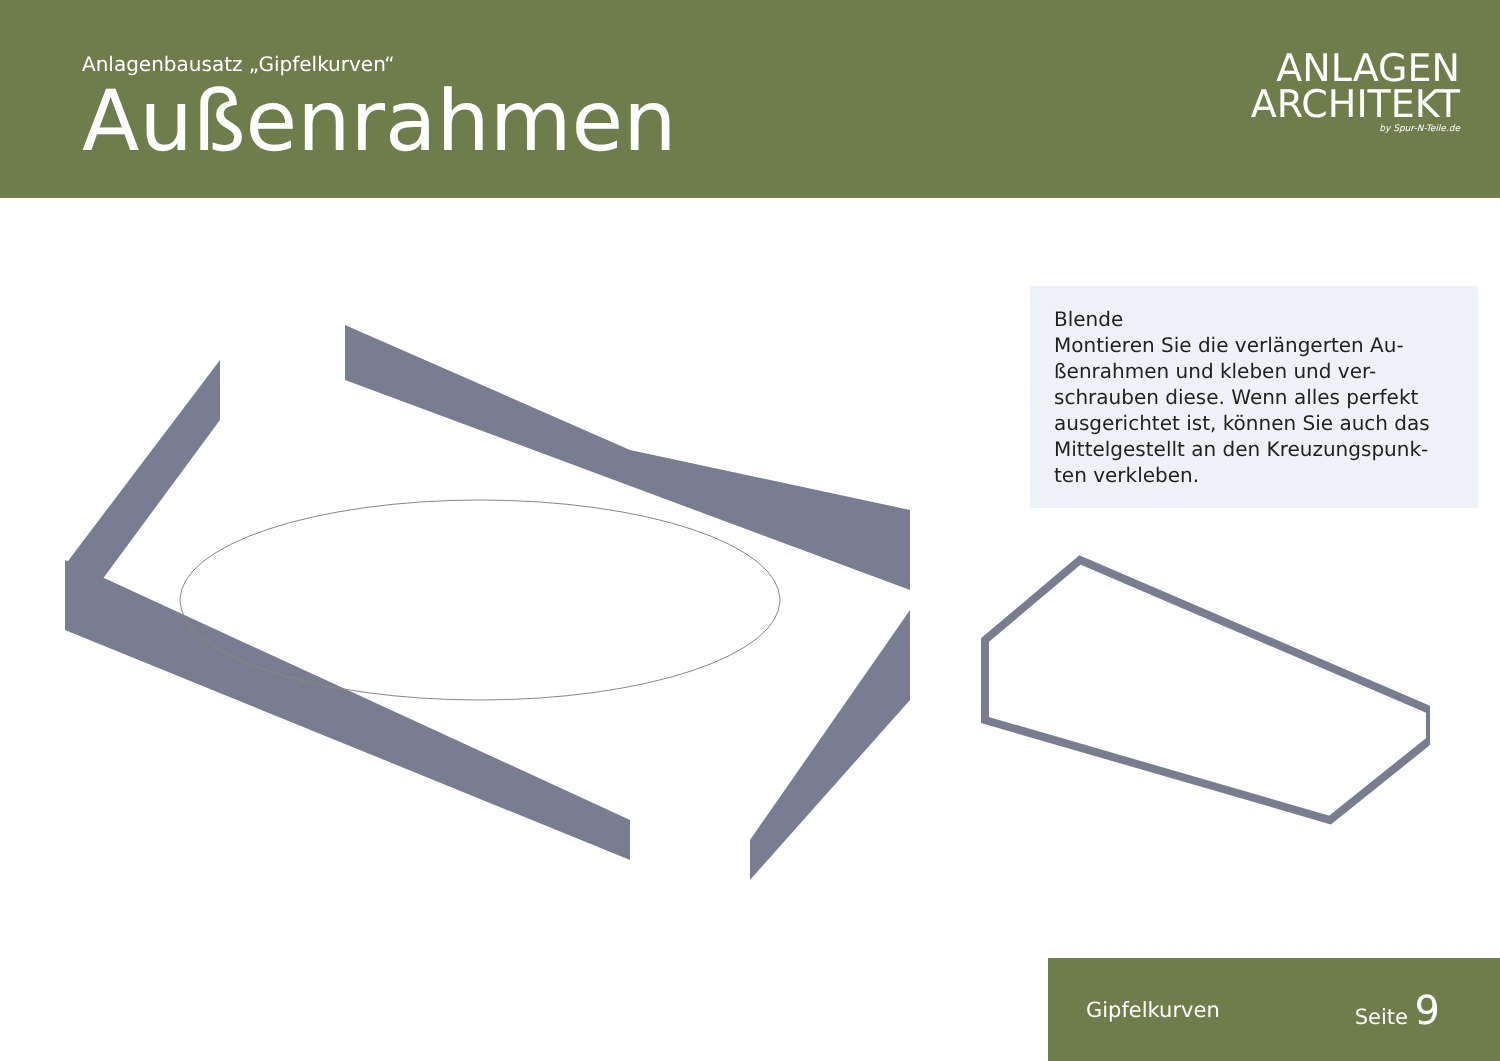Anlagenbausatz „Gipfelkurven“
Außenrahmen
ANLAGEN
ARCHITEKT
by Spur-N-Teile.de
Blende
Montieren Sie die verlängerten Au-ßenrahmen und kleben und ver-schrauben diese. Wenn alles perfekt ausgerichtet ist, können Sie auch das Mittelgestellt an den Kreuzungspunk-ten verkleben.
Gipfelkurven Seite 9